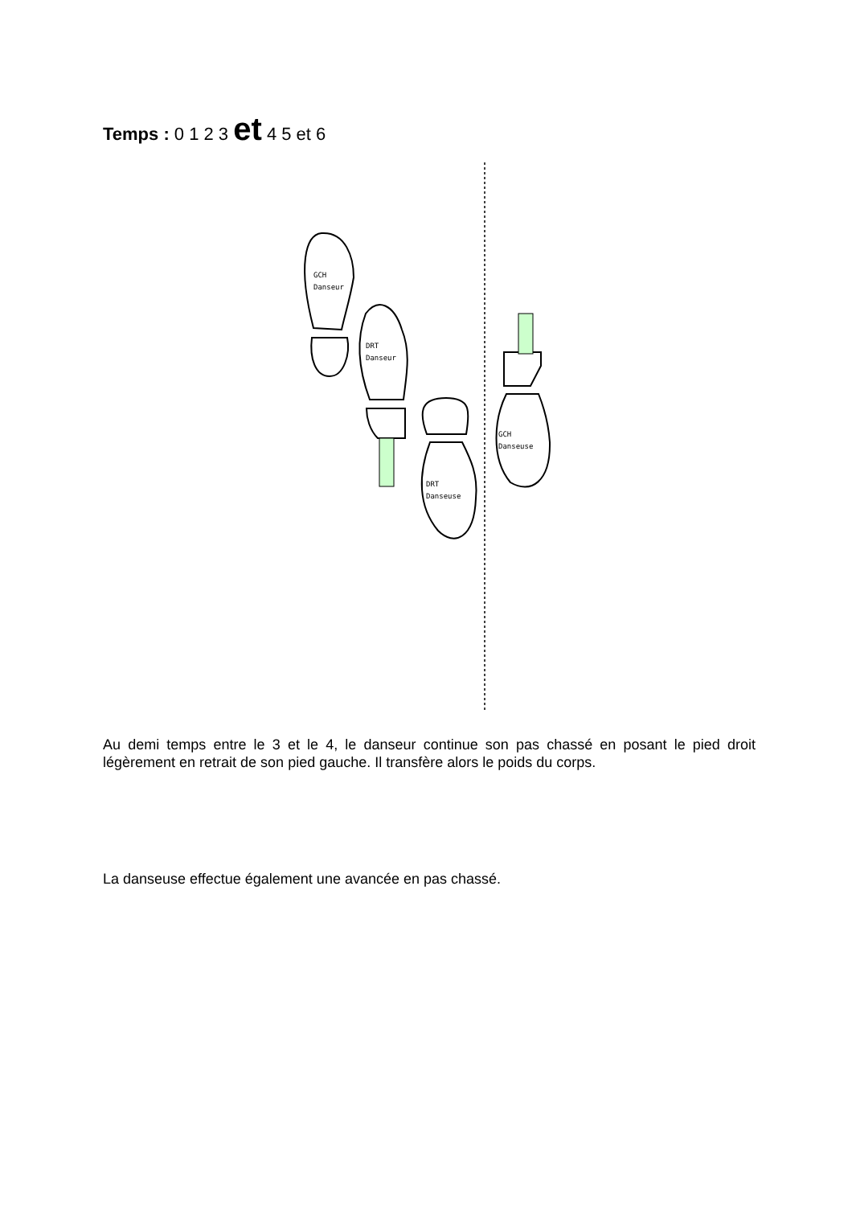Temps : 0 1 2 3 et 4 5 et 6
GCH
Danseur
DRT
Danseur
DRT
Danseuse
GCH
Danseuse
Au demi temps entre le 3 et le 4, le danseur continue son pas chassé en posant le pied droit légèrement en retrait de son pied gauche. Il transfère alors le poids du corps.
La danseuse effectue également une avancée en pas chassé.